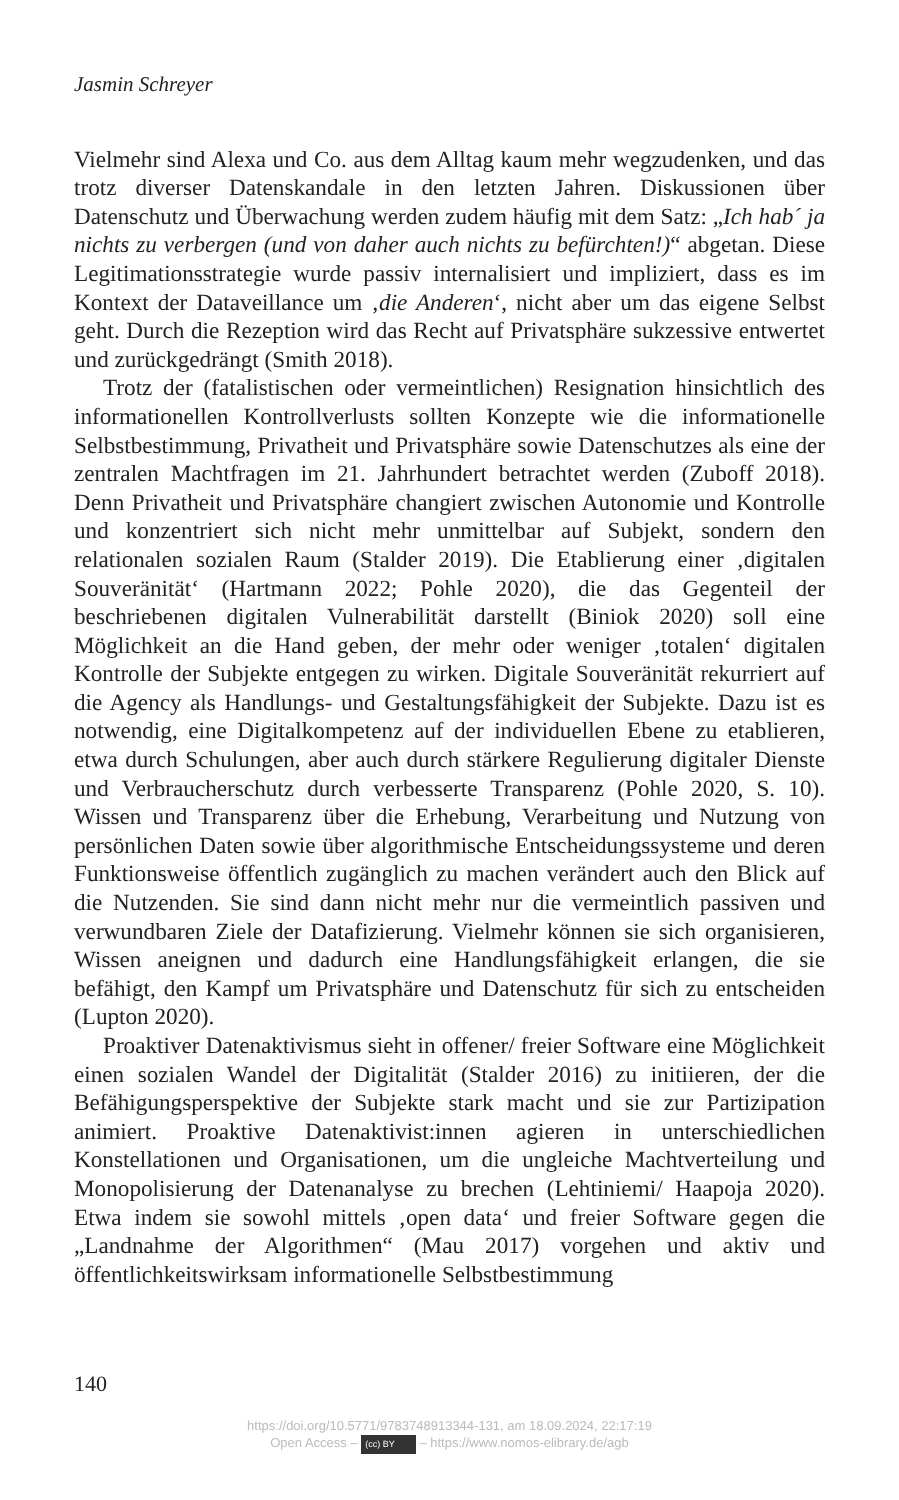Jasmin Schreyer
Vielmehr sind Alexa und Co. aus dem Alltag kaum mehr wegzudenken, und das trotz diverser Datenskandale in den letzten Jahren. Diskussionen über Datenschutz und Überwachung werden zudem häufig mit dem Satz: „Ich hab´ ja nichts zu verbergen (und von daher auch nichts zu befürchten!)“ abgetan. Diese Legitimationsstrategie wurde passiv internalisiert und impliziert, dass es im Kontext der Dataveillance um ‚die Anderen‘, nicht aber um das eigene Selbst geht. Durch die Rezeption wird das Recht auf Privatsphäre sukzessive entwertet und zurückgedrängt (Smith 2018).
Trotz der (fatalistischen oder vermeintlichen) Resignation hinsichtlich des informationellen Kontrollverlusts sollten Konzepte wie die informationelle Selbstbestimmung, Privatheit und Privatsphäre sowie Datenschutzes als eine der zentralen Machtfragen im 21. Jahrhundert betrachtet werden (Zuboff 2018). Denn Privatheit und Privatsphäre changiert zwischen Autonomie und Kontrolle und konzentriert sich nicht mehr unmittelbar auf Subjekt, sondern den relationalen sozialen Raum (Stalder 2019). Die Etablierung einer ‚digitalen Souveränität‘ (Hartmann 2022; Pohle 2020), die das Gegenteil der beschriebenen digitalen Vulnerabilität darstellt (Biniok 2020) soll eine Möglichkeit an die Hand geben, der mehr oder weniger ‚totalen‘ digitalen Kontrolle der Subjekte entgegen zu wirken. Digitale Souveränität rekurriert auf die Agency als Handlungs- und Gestaltungsfähigkeit der Subjekte. Dazu ist es notwendig, eine Digitalkompetenz auf der individuellen Ebene zu etablieren, etwa durch Schulungen, aber auch durch stärkere Regulierung digitaler Dienste und Verbraucherschutz durch verbesserte Transparenz (Pohle 2020, S. 10). Wissen und Transparenz über die Erhebung, Verarbeitung und Nutzung von persönlichen Daten sowie über algorithmische Entscheidungssysteme und deren Funktionsweise öffentlich zugänglich zu machen verändert auch den Blick auf die Nutzenden. Sie sind dann nicht mehr nur die vermeintlich passiven und verwundbaren Ziele der Datafizierung. Vielmehr können sie sich organisieren, Wissen aneignen und dadurch eine Handlungsfähigkeit erlangen, die sie befähigt, den Kampf um Privatsphäre und Datenschutz für sich zu entscheiden (Lupton 2020).
Proaktiver Datenaktivismus sieht in offener/ freier Software eine Möglichkeit einen sozialen Wandel der Digitalität (Stalder 2016) zu initiieren, der die Befähigungsperspektive der Subjekte stark macht und sie zur Partizipation animiert. Proaktive Datenaktivist:innen agieren in unterschiedlichen Konstellationen und Organisationen, um die ungleiche Machtverteilung und Monopolisierung der Datenanalyse zu brechen (Lehtiniemi/ Haapoja 2020). Etwa indem sie sowohl mittels ‚open data‘ und freier Software gegen die „Landnahme der Algorithmen“ (Mau 2017) vorgehen und aktiv und öffentlichkeitswirksam informationelle Selbstbestimmung
140
https://doi.org/10.5771/9783748913344-131, am 18.09.2024, 22:17:19
Open Access – (cc) BY – https://www.nomos-elibrary.de/agb